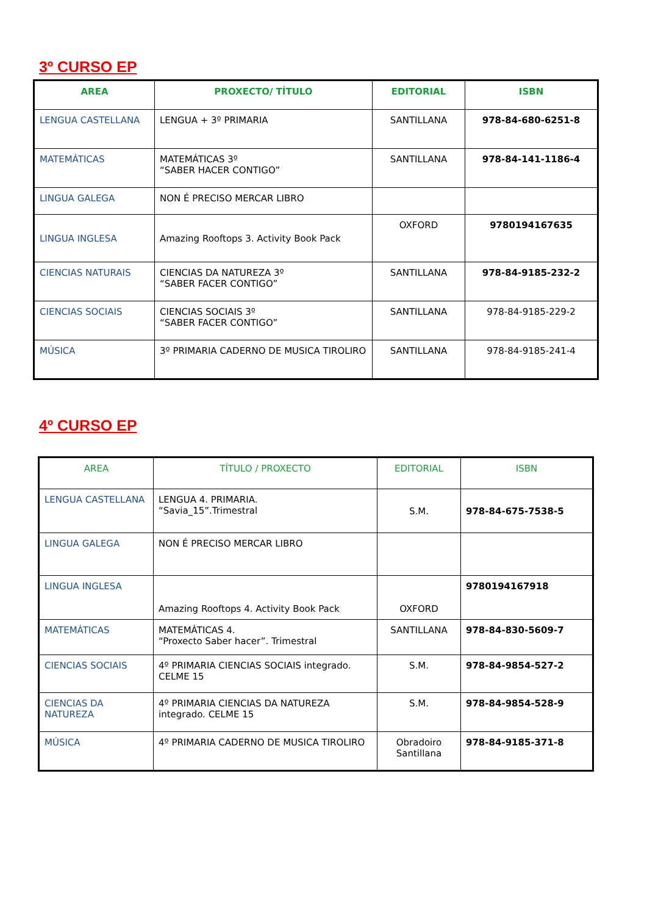3º CURSO EP
| AREA | PROXECTO/ TÍTULO | EDITORIAL | ISBN |
| --- | --- | --- | --- |
| LENGUA CASTELLANA | LENGUA + 3º PRIMARIA | SANTILLANA | 978-84-680-6251-8 |
| MATEMÁTICAS | MATEMÁTICAS 3º “SABER HACER CONTIGO” | SANTILLANA | 978-84-141-1186-4 |
| LINGUA GALEGA | NON É PRECISO MERCAR LIBRO | | |
| LINGUA INGLESA | Amazing Rooftops 3. Activity Book Pack | OXFORD | 9780194167635 |
| CIENCIAS NATURAIS | CIENCIAS DA NATUREZA 3º “SABER FACER CONTIGO” | SANTILLANA | 978-84-9185-232-2 |
| CIENCIAS SOCIAIS | CIENCIAS SOCIAIS 3º “SABER FACER CONTIGO” | SANTILLANA | 978-84-9185-229-2 |
| MÚSICA | 3º PRIMARIA CADERNO DE MUSICA TIROLIRO | SANTILLANA | 978-84-9185-241-4 |
4º CURSO EP
| AREA | TÍTULO / PROXECTO | EDITORIAL | ISBN |
| --- | --- | --- | --- |
| LENGUA CASTELLANA | LENGUA 4. PRIMARIA. “Savia_15”.Trimestral | S.M. | 978-84-675-7538-5 |
| LINGUA GALEGA | NON É PRECISO MERCAR LIBRO | | |
| LINGUA INGLESA | Amazing Rooftops 4. Activity Book Pack | OXFORD | 9780194167918 |
| MATEMÁTICAS | MATEMÁTICAS 4. “Proxecto Saber hacer”. Trimestral | SANTILLANA | 978-84-830-5609-7 |
| CIENCIAS SOCIAIS | 4º PRIMARIA CIENCIAS SOCIAIS integrado. CELME 15 | S.M. | 978-84-9854-527-2 |
| CIENCIAS DA NATUREZA | 4º PRIMARIA CIENCIAS DA NATUREZA integrado. CELME 15 | S.M. | 978-84-9854-528-9 |
| MÚSICA | 4º PRIMARIA CADERNO DE MUSICA TIROLIRO | Obradoiro Santillana | 978-84-9185-371-8 |